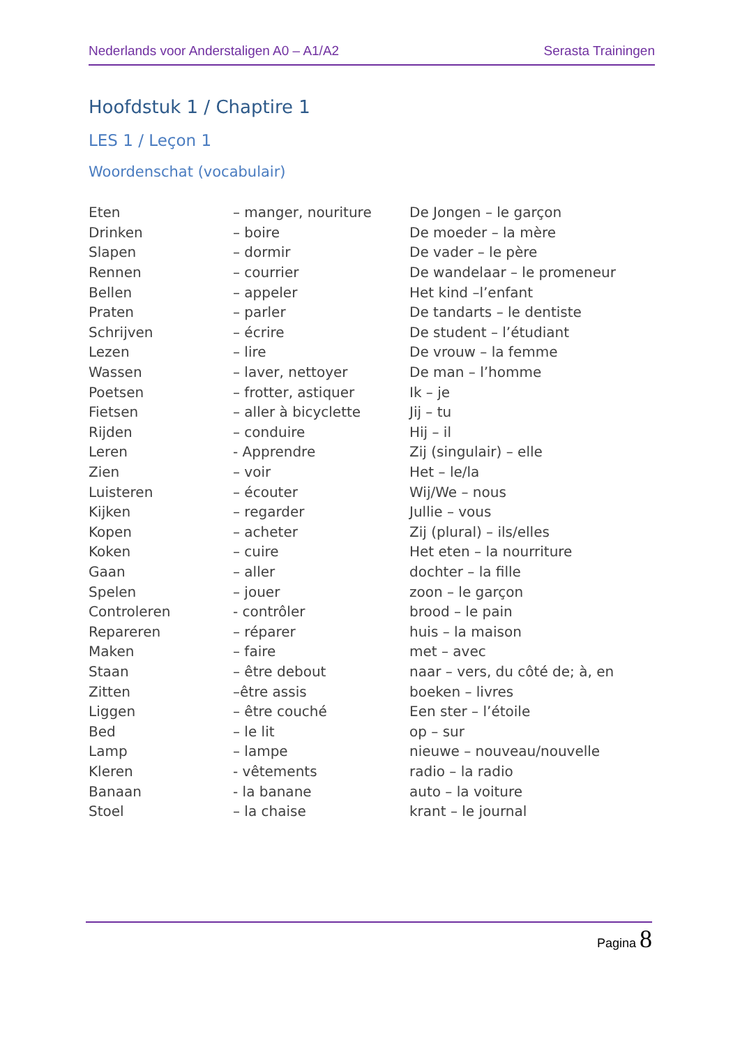Nederlands voor Anderstaligen A0 – A1/A2 Serasta Trainingen
Hoofdstuk 1 / Chaptire 1
LES 1 / Leçon 1
Woordenschat (vocabulair)
| Eten | – manger, nouriture | De Jongen – le garçon |
| Drinken | – boire | De moeder – la mère |
| Slapen | – dormir | De vader – le père |
| Rennen | – courrier | De wandelaar – le promeneur |
| Bellen | – appeler | Het kind –l’enfant |
| Praten | – parler | De tandarts – le dentiste |
| Schrijven | – écrire | De student – l’étudiant |
| Lezen | – lire | De vrouw – la femme |
| Wassen | – laver, nettoyer | De man – l’homme |
| Poetsen | – frotter, astiquer | Ik – je |
| Fietsen | – aller à bicyclette | Jij – tu |
| Rijden | – conduire | Hij – il |
| Leren | - Apprendre | Zij (singulair) – elle |
| Zien | – voir | Het – le/la |
| Luisteren | – écouter | Wij/We – nous |
| Kijken | – regarder | Jullie – vous |
| Kopen | – acheter | Zij (plural) – ils/elles |
| Koken | – cuire | Het eten – la nourriture |
| Gaan | – aller | dochter – la fille |
| Spelen | – jouer | zoon – le garçon |
| Controleren | - contrôler | brood – le pain |
| Repareren | – réparer | huis – la maison |
| Maken | – faire | met – avec |
| Staan | – être debout | naar – vers, du côté de; à, en |
| Zitten | –être assis | boeken – livres |
| Liggen | – être couché | Een ster – l’étoile |
| Bed | – le lit | op – sur |
| Lamp | – lampe | nieuwe – nouveau/nouvelle |
| Kleren | - vêtements | radio – la radio |
| Banaan | - la banane | auto – la voiture |
| Stoel | – la chaise | krant – le journal |
Pagina 8